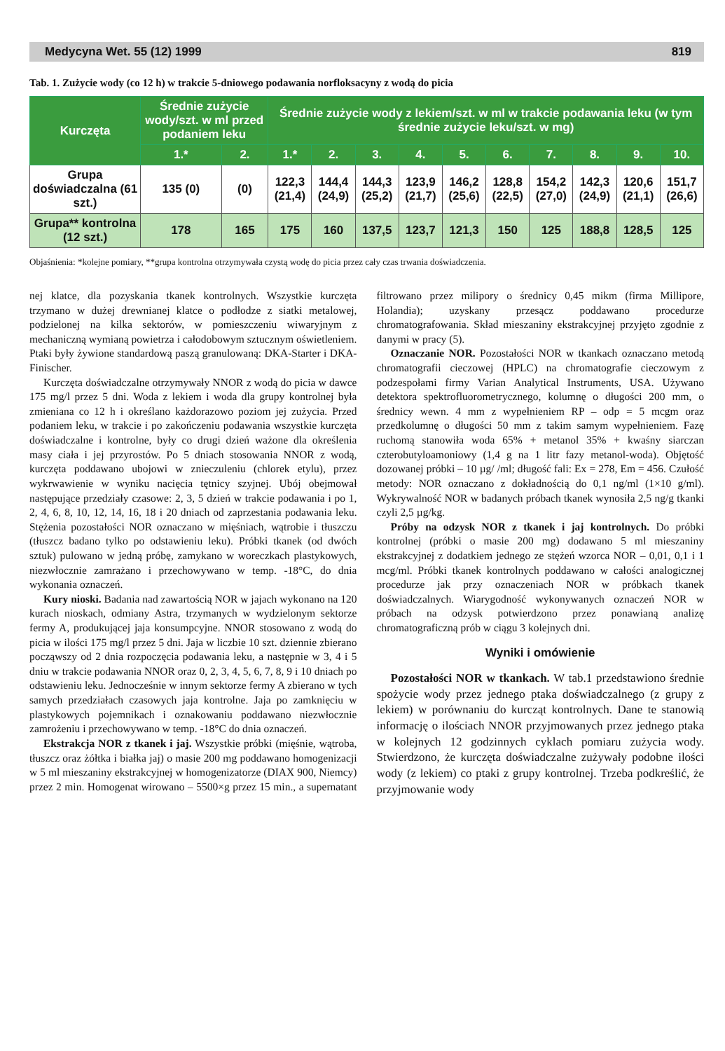Medycyna Wet. 55 (12) 1999 819
Tab. 1. Zużycie wody (co 12 h) w trakcie 5-dniowego podawania norfloksacyny z wodą do picia
| Kurczęta | Średnie zużycie wody/szt. w ml przed podaniem leku | | Średnie zużycie wody z lekiem/szt. w ml w trakcie podawania leku (w tym średnie zużycie leku/szt. w mg) | | | | | | | | | |
| --- | --- | --- | --- | --- | --- | --- | --- | --- | --- | --- | --- | --- |
| | 1.* | 2. | 1.* | 2. | 3. | 4. | 5. | 6. | 7. | 8. | 9. | 10. |
| Grupa doświadczalna (61 szt.) | 135 (0) | (0) | 122,3 (21,4) | 144,4 (24,9) | 144,3 (25,2) | 123,9 (21,7) | 146,2 (25,6) | 128,8 (22,5) | 154,2 (27,0) | 142,3 (24,9) | 120,6 (21,1) | 151,7 (26,6) |
| Grupa** kontrolna (12 szt.) | 178 | 165 | 175 | 160 | 137,5 | 123,7 | 121,3 | 150 | 125 | 188,8 | 128,5 | 125 |
Objaśnienia: *kolejne pomiary, **grupa kontrolna otrzymywała czystą wodę do picia przez cały czas trwania doświadczenia.
nej klatce, dla pozyskania tkanek kontrolnych. Wszystkie kurczęta trzymano w dużej drewnianej klatce o podłodze z siatki metalowej, podzielonej na kilka sektorów, w pomieszczeniu wiwaryjnym z mechaniczną wymianą powietrza i całodobowym sztucznym oświetleniem. Ptaki były żywione standardową paszą granulowaną: DKA-Starter i DKA-Finischer.
Kurczęta doświadczalne otrzymywały NNOR z wodą do picia w dawce 175 mg/l przez 5 dni. Woda z lekiem i woda dla grupy kontrolnej była zmieniana co 12 h i określano każdorazowo poziom jej zużycia. Przed podaniem leku, w trakcie i po zakończeniu podawania wszystkie kurczęta doświadczalne i kontrolne, były co drugi dzień ważone dla określenia masy ciała i jej przyrostów. Po 5 dniach stosowania NNOR z wodą, kurczęta poddawano ubojowi w znieczuleniu (chlorek etylu), przez wykrwawienie w wyniku nacięcia tętnicy szyjnej. Ubój obejmował następujące przedziały czasowe: 2, 3, 5 dzień w trakcie podawania i po 1, 2, 4, 6, 8, 10, 12, 14, 16, 18 i 20 dniach od zaprzestania podawania leku. Stężenia pozostałości NOR oznaczano w mięśniach, wątrobie i tłuszczu (tłuszcz badano tylko po odstawieniu leku). Próbki tkanek (od dwóch sztuk) pulowano w jedną próbę, zamykano w woreczkach plastykowych, niezwłocznie zamrażano i przechowywano w temp. -18°C, do dnia wykonania oznaczeń.
Kury nioski. Badania nad zawartością NOR w jajach wykonano na 120 kurach nioskach, odmiany Astra, trzymanych w wydzielonym sektorze fermy A, produkującej jaja konsumpcyjne. NNOR stosowano z wodą do picia w ilości 175 mg/l przez 5 dni. Jaja w liczbie 10 szt. dziennie zbierano począwszy od 2 dnia rozpoczęcia podawania leku, a następnie w 3, 4 i 5 dniu w trakcie podawania NNOR oraz 0, 2, 3, 4, 5, 6, 7, 8, 9 i 10 dniach po odstawieniu leku. Jednocześnie w innym sektorze fermy A zbierano w tych samych przedziałach czasowych jaja kontrolne. Jaja po zamknięciu w plastykowych pojemnikach i oznakowaniu poddawano niezwłocznie zamrożeniu i przechowywano w temp. -18°C do dnia oznaczeń.
Ekstrakcja NOR z tkanek i jaj. Wszystkie próbki (mięśnie, wątroba, tłuszcz oraz żółtka i białka jaj) o masie 200 mg poddawano homogenizacji w 5 ml mieszaniny ekstrakcyjnej w homogenizatorze (DIAX 900, Niemcy) przez 2 min. Homogenat wirowano – 5500×g przez 15 min., a supernatant filtrowano przez milipory o średnicy 0,45 mikm (firma Millipore, Holandia); uzyskany przesącz poddawano procedurze chromatografowania. Skład mieszaniny ekstrakcyjnej przyjęto zgodnie z danymi w pracy (5).
Oznaczanie NOR. Pozostałości NOR w tkankach oznaczano metodą chromatografii cieczowej (HPLC) na chromatografie cieczowym z podzespołami firmy Varian Analytical Instruments, USA. Używano detektora spektrofluorometrycznego, kolumnę o długości 200 mm, o średnicy wewn. 4 mm z wypełnieniem RP – odp = 5 mcgm oraz przedkolumnę o długości 50 mm z takim samym wypełnieniem. Fazę ruchomą stanowiła woda 65% + metanol 35% + kwaśny siarczan czterobutyloamoniowy (1,4 g na 1 litr fazy metanol-woda). Objętość dozowanej próbki – 10 µg/ /ml; długość fali: Ex = 278, Em = 456. Czułość metody: NOR oznaczano z dokładnością do 0,1 ng/ml (1×10 g/ml). Wykrywalność NOR w badanych próbach tkanek wynosiła 2,5 ng/g tkanki czyli 2,5 µg/kg.
Próby na odzysk NOR z tkanek i jaj kontrolnych. Do próbki kontrolnej (próbki o masie 200 mg) dodawano 5 ml mieszaniny ekstrakcyjnej z dodatkiem jednego ze stężeń wzorca NOR – 0,01, 0,1 i 1 mcg/ml. Próbki tkanek kontrolnych poddawano w całości analogicznej procedurze jak przy oznaczeniach NOR w próbkach tkanek doświadczalnych. Wiarygodność wykonywanych oznaczeń NOR w próbach na odzysk potwierdzono przez ponawianą analizę chromatograficzną prób w ciągu 3 kolejnych dni.
Wyniki i omówienie
Pozostałości NOR w tkankach. W tab.1 przedstawiono średnie spożycie wody przez jednego ptaka doświadczalnego (z grupy z lekiem) w porównaniu do kurcząt kontrolnych. Dane te stanowią informację o ilościach NNOR przyjmowanych przez jednego ptaka w kolejnych 12 godzinnych cyklach pomiaru zużycia wody. Stwierdzono, że kurczęta doświadczalne zużywały podobne ilości wody (z lekiem) co ptaki z grupy kontrolnej. Trzeba podkreślić, że przyjmowanie wody